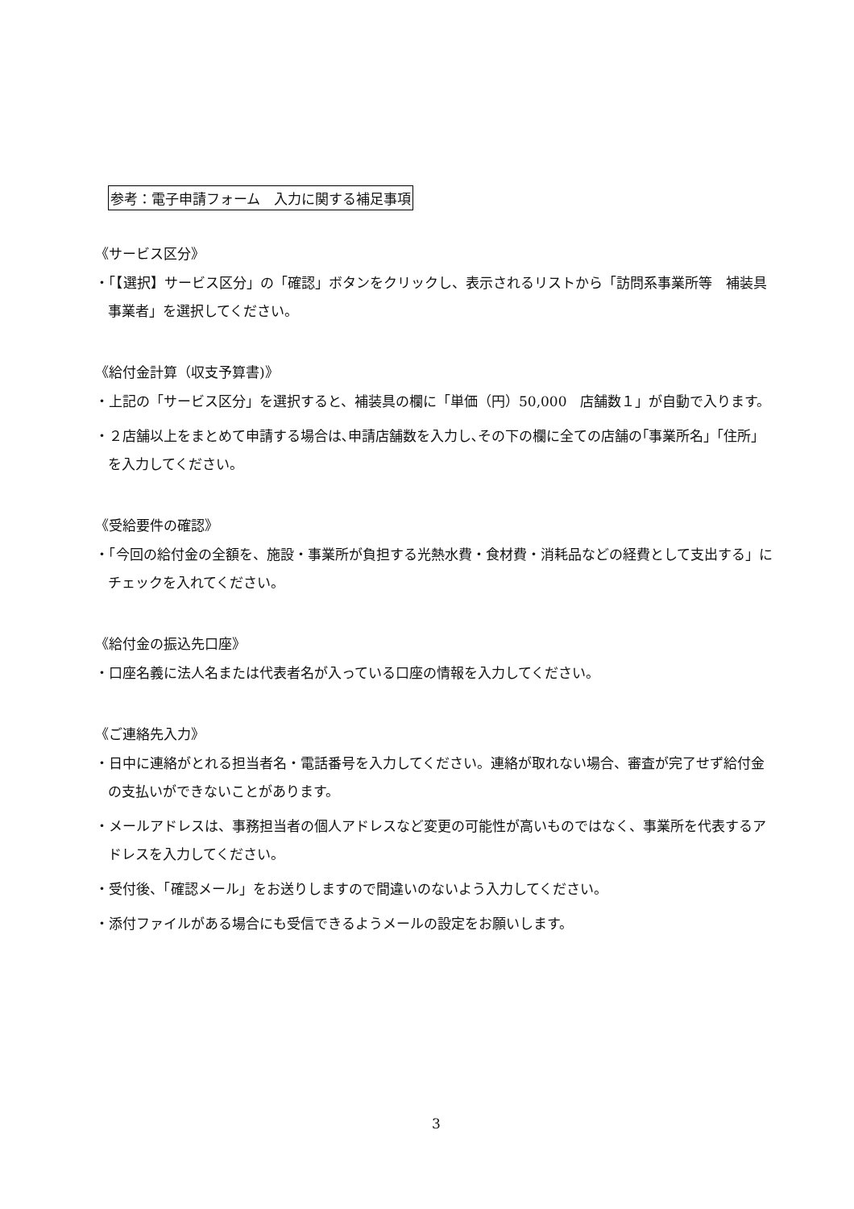参考：電子申請フォーム　入力に関する補足事項
《サービス区分》
・「【選択】サービス区分」の「確認」ボタンをクリックし、表示されるリストから「訪問系事業所等　補装具事業者」を選択してください。
《給付金計算（収支予算書)》
・上記の「サービス区分」を選択すると、補装具の欄に「単価（円）50,000　店舗数１」が自動で入ります。
・２店舗以上をまとめて申請する場合は､申請店舗数を入力し､その下の欄に全ての店舗の｢事業所名｣「住所」を入力してください。
《受給要件の確認》
・「今回の給付金の全額を、施設・事業所が負担する光熱水費・食材費・消耗品などの経費として支出する」にチェックを入れてください。
《給付金の振込先口座》
・口座名義に法人名または代表者名が入っている口座の情報を入力してください。
《ご連絡先入力》
・日中に連絡がとれる担当者名・電話番号を入力してください。連絡が取れない場合、審査が完了せず給付金の支払いができないことがあります。
・メールアドレスは、事務担当者の個人アドレスなど変更の可能性が高いものではなく、事業所を代表するアドレスを入力してください。
・受付後、「確認メール」をお送りしますので間違いのないよう入力してください。
・添付ファイルがある場合にも受信できるようメールの設定をお願いします。
3